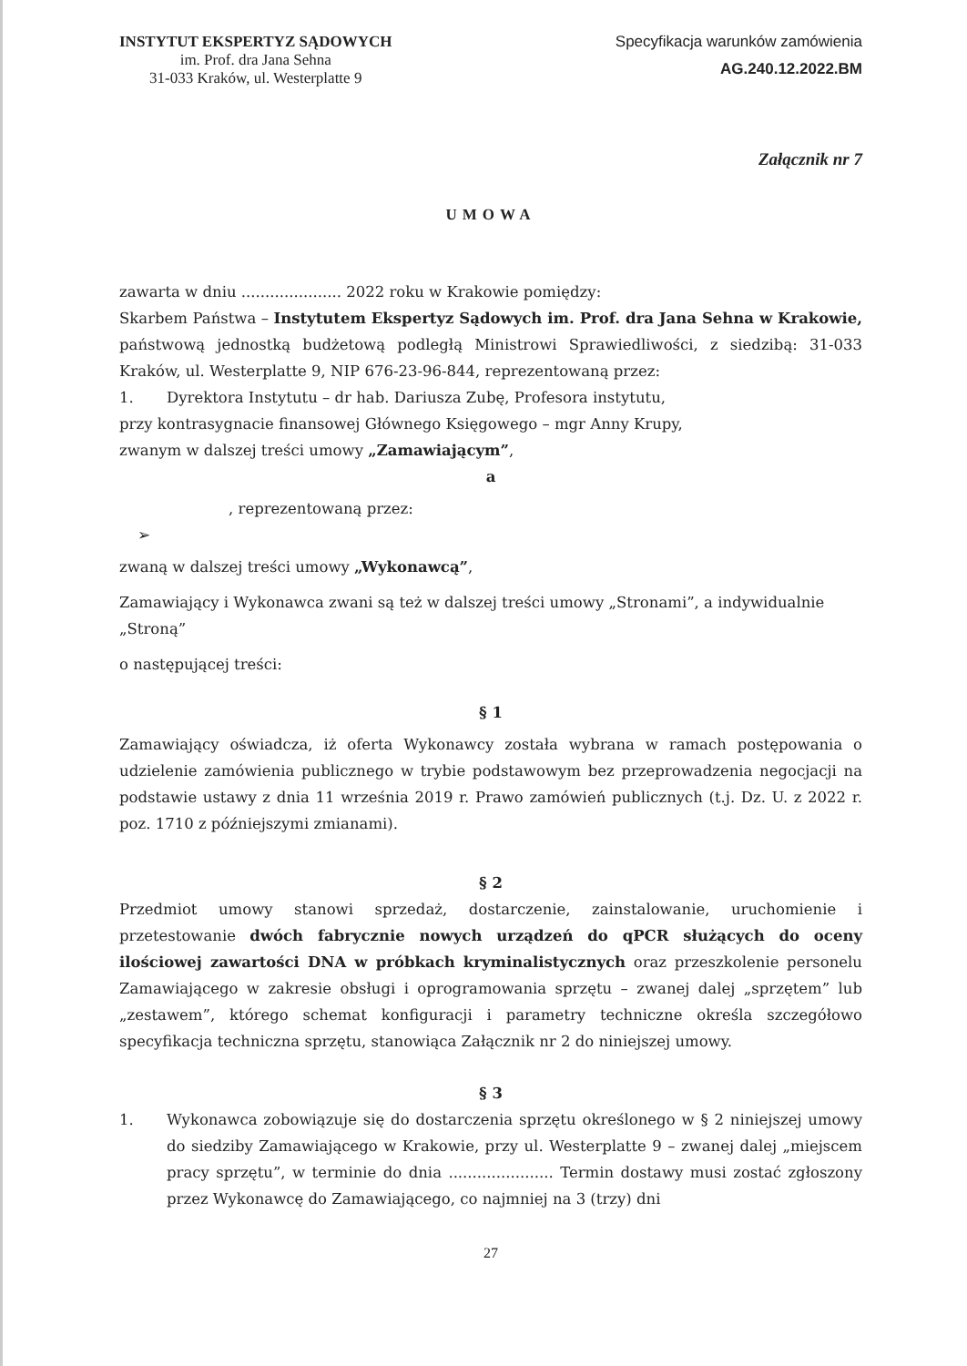INSTYTUT EKSPERTYZ SĄDOWYCH
im. Prof. dra Jana Sehna
31-033 Kraków, ul. Westerplatte 9
Specyfikacja warunków zamówienia
AG.240.12.2022.BM
Załącznik nr 7
UMOWA
zawarta w dniu ..................... 2022 roku w Krakowie pomiędzy:
Skarbem Państwa – Instytutem Ekspertyz Sądowych im. Prof. dra Jana Sehna w Krakowie, państwową jednostką budżetową podległą Ministrowi Sprawiedliwości, z siedzibą: 31-033 Kraków, ul. Westerplatte 9, NIP 676-23-96-844, reprezentowaną przez:
1. Dyrektora Instytutu – dr hab. Dariusza Zubę, Profesora instytutu,
przy kontrasygnacie finansowej Głównego Księgowego – mgr Anny Krupy,
zwanym w dalszej treści umowy „Zamawiającym”,
a
, reprezentowaną przez:
➢
zwaną w dalszej treści umowy „Wykonawcą”,
Zamawiający i Wykonawca zwani są też w dalszej treści umowy „Stronami”, a indywidualnie „Stroną”
o następującej treści:
§ 1
Zamawiający oświadcza, iż oferta Wykonawcy została wybrana w ramach postępowania o udzielenie zamówienia publicznego w trybie podstawowym bez przeprowadzenia negocjacji na podstawie ustawy z dnia 11 września 2019 r. Prawo zamówień publicznych (t.j. Dz. U. z 2022 r. poz. 1710 z późniejszymi zmianami).
§ 2
Przedmiot umowy stanowi sprzedaż, dostarczenie, zainstalowanie, uruchomienie i przetestowanie dwóch fabrycznie nowych urządzeń do qPCR służących do oceny ilościowej zawartości DNA w próbkach kryminalistycznych oraz przeszkolenie personelu Zamawiającego w zakresie obsługi i oprogramowania sprzętu – zwanej dalej „sprzętem” lub „zestawem”, którego schemat konfiguracji i parametry techniczne określa szczegółowo specyfikacja techniczna sprzętu, stanowiąca Załącznik nr 2 do niniejszej umowy.
§ 3
1. Wykonawca zobowiązuje się do dostarczenia sprzętu określonego w § 2 niniejszej umowy do siedziby Zamawiającego w Krakowie, przy ul. Westerplatte 9 – zwanej dalej „miejscem pracy sprzętu”, w terminie do dnia ...................... Termin dostawy musi zostać zgłoszony przez Wykonawcę do Zamawiającego, co najmniej na 3 (trzy) dni
27